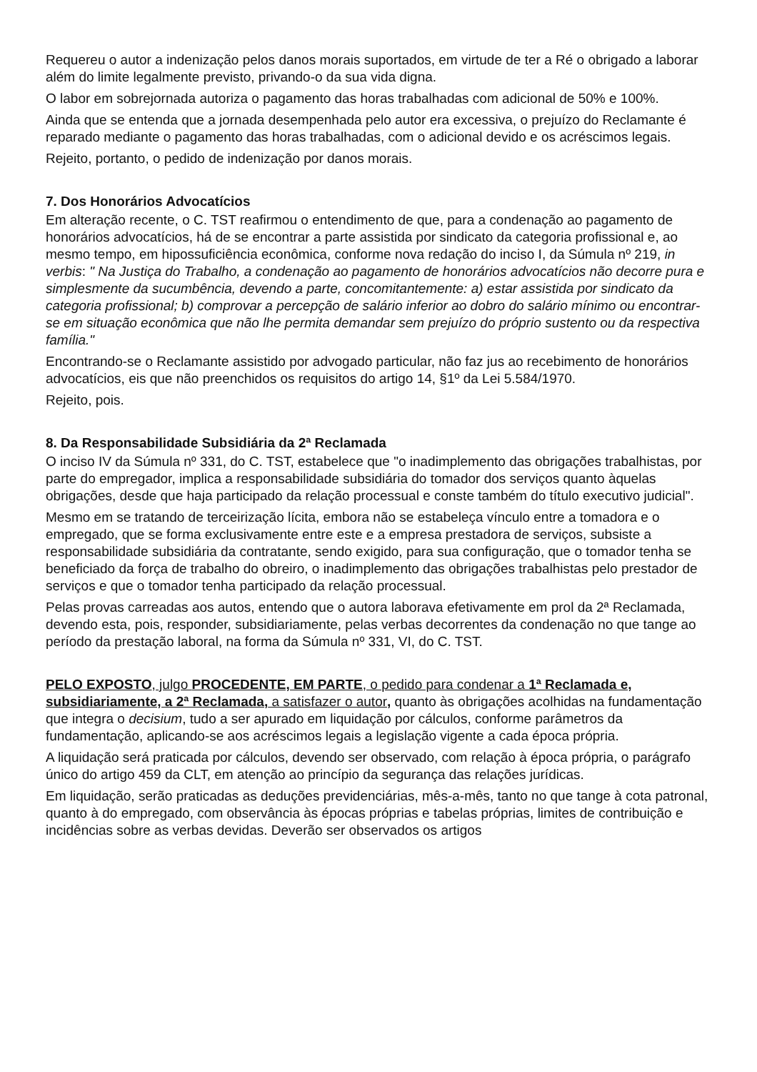Requereu o autor a indenização pelos danos morais suportados, em virtude de ter a Ré o obrigado a laborar além do limite legalmente previsto, privando-o da sua vida digna.
O labor em sobrejornada autoriza o pagamento das horas trabalhadas com adicional de 50% e 100%.
Ainda que se entenda que a jornada desempenhada pelo autor era excessiva, o prejuízo do Reclamante é reparado mediante o pagamento das horas trabalhadas, com o adicional devido e os acréscimos legais.
Rejeito, portanto, o pedido de indenização por danos morais.
7. Dos Honorários Advocatícios
Em alteração recente, o C. TST reafirmou o entendimento de que, para a condenação ao pagamento de honorários advocatícios, há de se encontrar a parte assistida por sindicato da categoria profissional e, ao mesmo tempo, em hipossuficiência econômica, conforme nova redação do inciso I, da Súmula nº 219, in verbis: " Na Justiça do Trabalho, a condenação ao pagamento de honorários advocatícios não decorre pura e simplesmente da sucumbência, devendo a parte, concomitantemente: a) estar assistida por sindicato da categoria profissional; b) comprovar a percepção de salário inferior ao dobro do salário mínimo ou encontrar-se em situação econômica que não lhe permita demandar sem prejuízo do próprio sustento ou da respectiva família."
Encontrando-se o Reclamante assistido por advogado particular, não faz jus ao recebimento de honorários advocatícios, eis que não preenchidos os requisitos do artigo 14, §1º da Lei 5.584/1970.
Rejeito, pois.
8. Da Responsabilidade Subsidiária da 2ª Reclamada
O inciso IV da Súmula nº 331, do C. TST, estabelece que "o inadimplemento das obrigações trabalhistas, por parte do empregador, implica a responsabilidade subsidiária do tomador dos serviços quanto àquelas obrigações, desde que haja participado da relação processual e conste também do título executivo judicial".
Mesmo em se tratando de terceirização lícita, embora não se estabeleça vínculo entre a tomadora e o empregado, que se forma exclusivamente entre este e a empresa prestadora de serviços, subsiste a responsabilidade subsidiária da contratante, sendo exigido, para sua configuração, que o tomador tenha se beneficiado da força de trabalho do obreiro, o inadimplemento das obrigações trabalhistas pelo prestador de serviços e que o tomador tenha participado da relação processual.
Pelas provas carreadas aos autos, entendo que o autora laborava efetivamente em prol da 2ª Reclamada, devendo esta, pois, responder, subsidiariamente, pelas verbas decorrentes da condenação no que tange ao período da prestação laboral, na forma da Súmula nº 331, VI, do C. TST.
PELO EXPOSTO, julgo PROCEDENTE, EM PARTE, o pedido para condenar a 1ª Reclamada e, subsidiariamente, a 2ª Reclamada, a satisfazer o autor, quanto às obrigações acolhidas na fundamentação que integra o decisium, tudo a ser apurado em liquidação por cálculos, conforme parâmetros da fundamentação, aplicando-se aos acréscimos legais a legislação vigente a cada época própria.
A liquidação será praticada por cálculos, devendo ser observado, com relação à época própria, o parágrafo único do artigo 459 da CLT, em atenção ao princípio da segurança das relações jurídicas.
Em liquidação, serão praticadas as deduções previdenciárias, mês-a-mês, tanto no que tange à cota patronal, quanto à do empregado, com observância às épocas próprias e tabelas próprias, limites de contribuição e incidências sobre as verbas devidas. Deverão ser observados os artigos